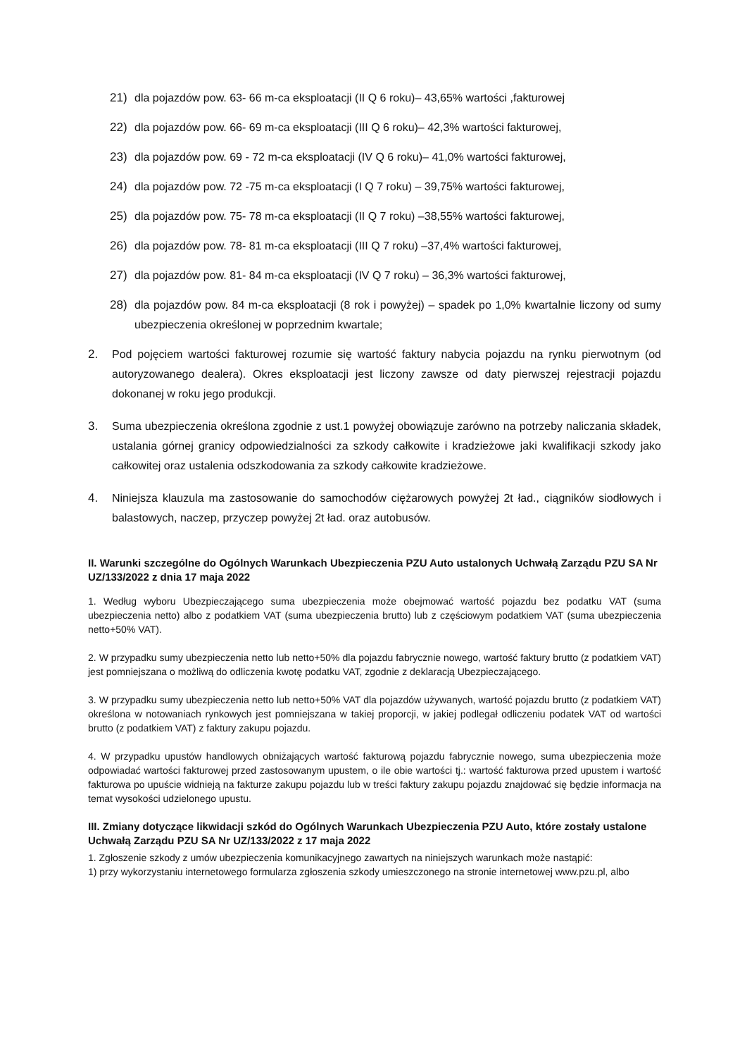21) dla pojazdów pow. 63- 66 m-ca eksploatacji (II Q 6 roku)– 43,65% wartości ,fakturowej
22) dla pojazdów pow. 66- 69 m-ca eksploatacji (III Q 6 roku)– 42,3% wartości fakturowej,
23) dla pojazdów pow. 69 - 72 m-ca eksploatacji (IV Q 6 roku)– 41,0% wartości fakturowej,
24) dla pojazdów pow. 72 -75 m-ca eksploatacji (I Q 7 roku) – 39,75% wartości fakturowej,
25) dla pojazdów pow. 75- 78 m-ca eksploatacji (II Q 7 roku) –38,55% wartości fakturowej,
26) dla pojazdów pow. 78- 81 m-ca eksploatacji (III Q 7 roku) –37,4% wartości fakturowej,
27) dla pojazdów pow. 81- 84 m-ca eksploatacji (IV Q 7 roku) – 36,3% wartości fakturowej,
28) dla pojazdów pow. 84 m-ca eksploatacji (8 rok i powyżej) – spadek po 1,0% kwartalnie liczony od sumy ubezpieczenia określonej w poprzednim kwartale;
2. Pod pojęciem wartości fakturowej rozumie się wartość faktury nabycia pojazdu na rynku pierwotnym (od autoryzowanego dealera). Okres eksploatacji jest liczony zawsze od daty pierwszej rejestracji pojazdu dokonanej w roku jego produkcji.
3. Suma ubezpieczenia określona zgodnie z ust.1 powyżej obowiązuje zarówno na potrzeby naliczania składek, ustalania górnej granicy odpowiedzialności za szkody całkowite i kradzieżowe jaki kwalifikacji szkody jako całkowitej oraz ustalenia odszkodowania za szkody całkowite kradzieżowe.
4. Niniejsza klauzula ma zastosowanie do samochodów ciężarowych powyżej 2t ład., ciągników siodłowych i balastowych, naczep, przyczep powyżej 2t ład. oraz autobusów.
II. Warunki szczególne do Ogólnych Warunkach Ubezpieczenia PZU Auto ustalonych Uchwałą Zarządu PZU SA Nr UZ/133/2022 z dnia 17 maja 2022
1. Według wyboru Ubezpieczającego suma ubezpieczenia może obejmować wartość pojazdu bez podatku VAT (suma ubezpieczenia netto) albo z podatkiem VAT (suma ubezpieczenia brutto) lub z częściowym podatkiem VAT (suma ubezpieczenia netto+50% VAT).
2. W przypadku sumy ubezpieczenia netto lub netto+50% dla pojazdu fabrycznie nowego, wartość faktury brutto (z podatkiem VAT) jest pomniejszana o możliwą do odliczenia kwotę podatku VAT, zgodnie z deklaracją Ubezpieczającego.
3. W przypadku sumy ubezpieczenia netto lub netto+50% VAT dla pojazdów używanych, wartość pojazdu brutto (z podatkiem VAT) określona w notowaniach rynkowych jest pomniejszana w takiej proporcji, w jakiej podlegał odliczeniu podatek VAT od wartości brutto (z podatkiem VAT) z faktury zakupu pojazdu.
4. W przypadku upustów handlowych obniżających wartość fakturową pojazdu fabrycznie nowego, suma ubezpieczenia może odpowiadać wartości fakturowej przed zastosowanym upustem, o ile obie wartości tj.: wartość fakturowa przed upustem i wartość fakturowa po upuście widnieją na fakturze zakupu pojazdu lub w treści faktury zakupu pojazdu znajdować się będzie informacja na temat wysokości udzielonego upustu.
III. Zmiany dotyczące likwidacji szkód do Ogólnych Warunkach Ubezpieczenia PZU Auto, które zostały ustalone Uchwałą Zarządu PZU SA Nr UZ/133/2022 z 17 maja 2022
1. Zgłoszenie szkody z umów ubezpieczenia komunikacyjnego zawartych na niniejszych warunkach może nastąpić:
1) przy wykorzystaniu internetowego formularza zgłoszenia szkody umieszczonego na stronie internetowej www.pzu.pl, albo